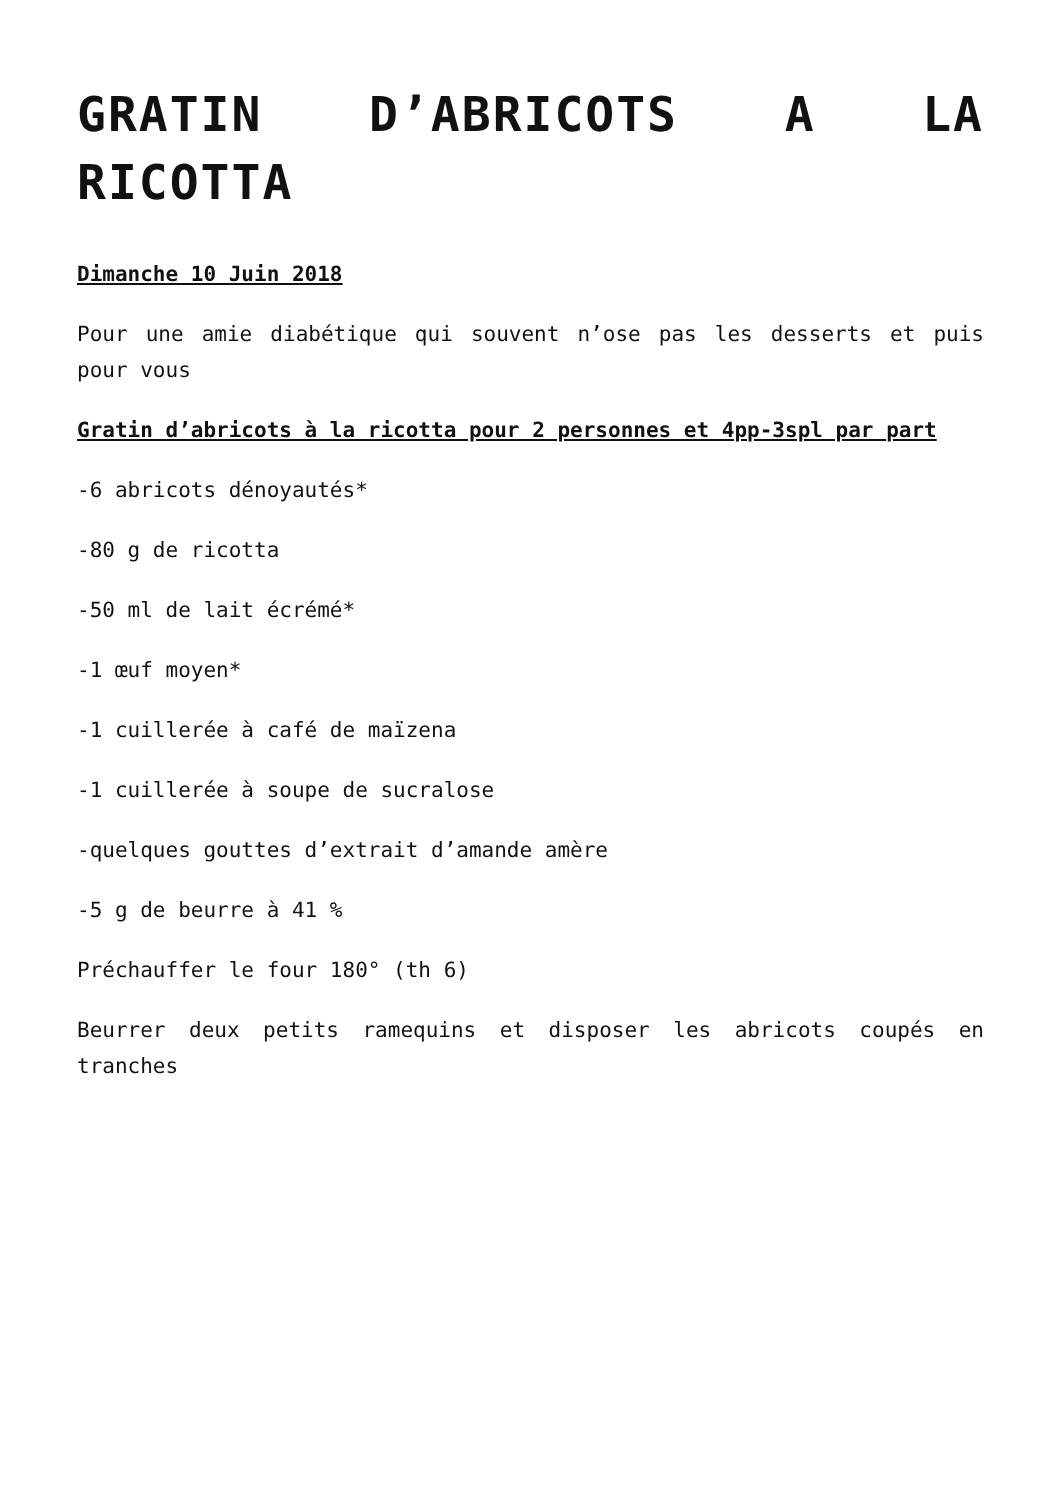GRATIN D’ABRICOTS A LA RICOTTA
Dimanche 10 Juin 2018
Pour une amie diabétique qui souvent n’ose pas les desserts et puis pour vous
Gratin d’abricots à la ricotta pour 2 personnes et 4pp-3spl par part
-6 abricots dénoyautés*
-80 g de ricotta
-50 ml de lait écrémé*
-1 œuf moyen*
-1 cuillerée à café de maïzena
-1 cuillerée à soupe de sucralose
-quelques gouttes d’extrait d’amande amère
-5 g de beurre à 41 %
Préchauffer le four 180° (th 6)
Beurrer deux petits ramequins et disposer les abricots coupés en tranches